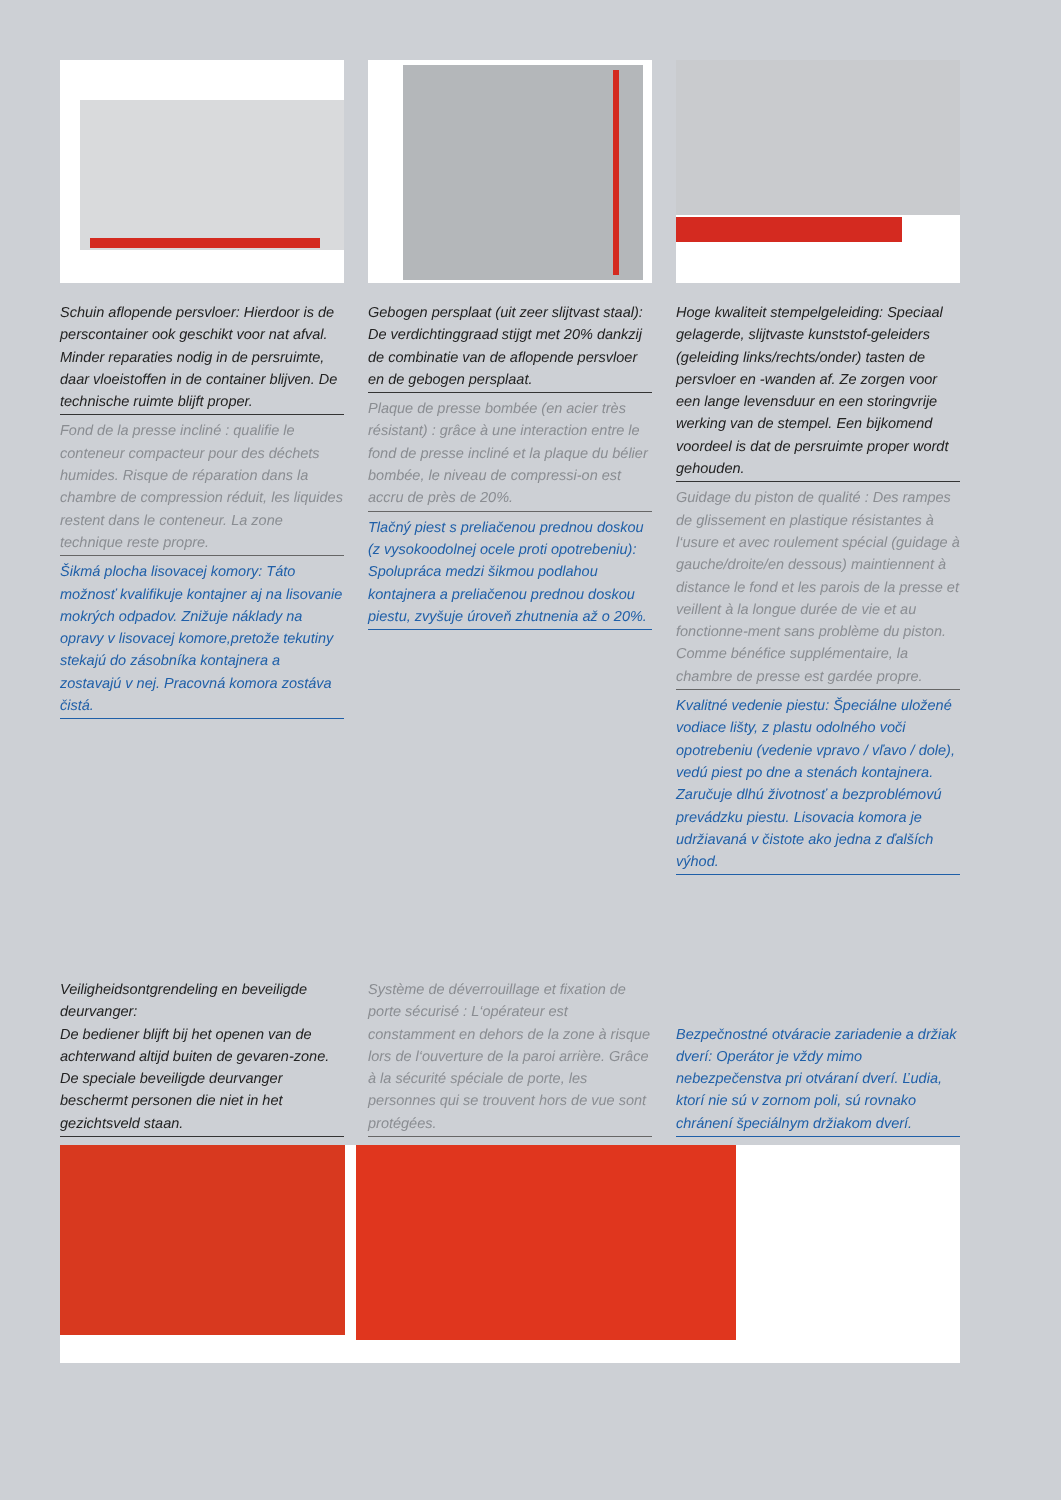Schuin aflopende persvloer: Hierdoor is de perscontainer ook geschikt voor nat afval. Minder reparaties nodig in de persruimte, daar vloeistoffen in de container blijven. De technische ruimte blijft proper.
Fond de la presse incliné : qualifie le conteneur compacteur pour des déchets humides. Risque de réparation dans la chambre de compression réduit, les liquides restent dans le conteneur. La zone technique reste propre.
Šikmá plocha lisovacej komory: Táto možnosť kvalifikuje kontajner aj na lisovanie mokrých odpadov. Znižuje náklady na opravy v lisovacej komore,pretože tekutiny stekajú do zásobníka kontajnera a zostavajú v nej. Pracovná komora zostáva čistá.
Gebogen persplaat (uit zeer slijtvast staal): De verdichtinggraad stijgt met 20% dankzij de combinatie van de aflopende persvloer en de gebogen persplaat.
Plaque de presse bombée (en acier très résistant) : grâce à une interaction entre le fond de presse incliné et la plaque du bélier bombée, le niveau de compressi-on est accru de près de 20%.
Tlačný piest s preliačenou prednou doskou (z vysokoodolnej ocele proti opotrebeniu): Spolupráca medzi šikmou podlahou kontajnera a preliačenou prednou doskou piestu, zvyšuje úroveň zhutnenia až o 20%.
Hoge kwaliteit stempelgeleiding: Speciaal gelagerde, slijtvaste kunststof-geleiders (geleiding links/rechts/onder) tasten de persvloer en -wanden af. Ze zorgen voor een lange levensduur en een storingvrije werking van de stempel. Een bijkomend voordeel is dat de persruimte proper wordt gehouden.
Guidage du piston de qualité : Des rampes de glissement en plastique résistantes à l‘usure et avec roulement spécial (guidage à gauche/droite/en dessous) maintiennent à distance le fond et les parois de la presse et veillent à la longue durée de vie et au fonctionne-ment sans problème du piston. Comme bénéfice supplémentaire, la chambre de presse est gardée propre.
Kvalitné vedenie piestu: Špeciálne uložené vodiace lišty, z plastu odolného voči opotrebeniu (vedenie vpravo / vľavo / dole), vedú piest po dne a stenách kontajnera. Zaručuje dlhú životnosť a bezproblémovú prevádzku piestu. Lisovacia komora je udržiavaná v čistote ako jedna z ďalších výhod.
Veiligheidsontgrendeling en beveiligde deurvanger:
De bediener blijft bij het openen van de achterwand altijd buiten de gevaren-zone. De speciale beveiligde deurvanger beschermt personen die niet in het gezichtsveld staan.
Système de déverrouillage et fixation de porte sécurisé : L‘opérateur est constamment en dehors de la zone à risque lors de l‘ouverture de la paroi arrière. Grâce à la sécurité spéciale de porte, les personnes qui se trouvent hors de vue sont protégées.
Bezpečnostné otváracie zariadenie a držiak dverí: Operátor je vždy mimo nebezpečenstva pri otváraní dverí. Ľudia, ktorí nie sú v zornom poli, sú rovnako chránení špeciálnym držiakom dverí.